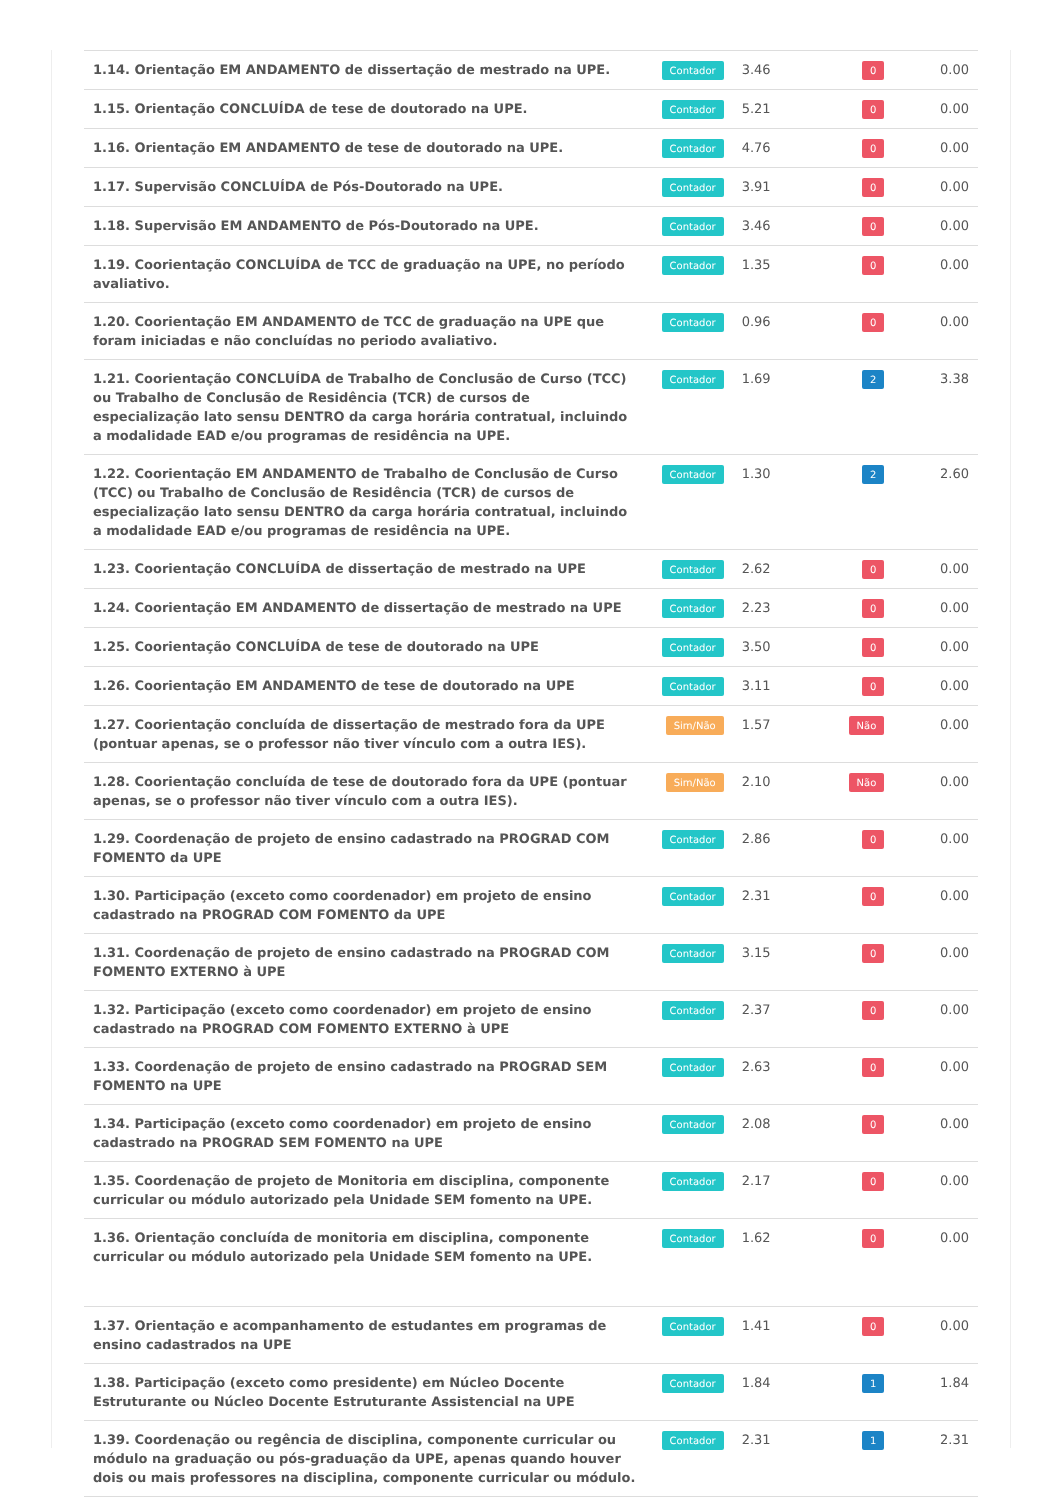| 1.14. Orientação EM ANDAMENTO de dissertação de mestrado na UPE. | Contador | 3.46 | 0 | 0.00 |
| 1.15. Orientação CONCLUÍDA de tese de doutorado na UPE. | Contador | 5.21 | 0 | 0.00 |
| 1.16. Orientação EM ANDAMENTO de tese de doutorado na UPE. | Contador | 4.76 | 0 | 0.00 |
| 1.17. Supervisão CONCLUÍDA de Pós-Doutorado na UPE. | Contador | 3.91 | 0 | 0.00 |
| 1.18. Supervisão EM ANDAMENTO de Pós-Doutorado na UPE. | Contador | 3.46 | 0 | 0.00 |
| 1.19. Coorientação CONCLUÍDA de TCC de graduação na UPE, no período avaliativo. | Contador | 1.35 | 0 | 0.00 |
| 1.20. Coorientação EM ANDAMENTO de TCC de graduação na UPE que foram iniciadas e não concluídas no periodo avaliativo. | Contador | 0.96 | 0 | 0.00 |
| 1.21. Coorientação CONCLUÍDA de Trabalho de Conclusão de Curso (TCC) ou Trabalho de Conclusão de Residência (TCR) de cursos de especialização lato sensu DENTRO da carga horária contratual, incluindo a modalidade EAD e/ou programas de residência na UPE. | Contador | 1.69 | 2 | 3.38 |
| 1.22. Coorientação EM ANDAMENTO de Trabalho de Conclusão de Curso (TCC) ou Trabalho de Conclusão de Residência (TCR) de cursos de especialização lato sensu DENTRO da carga horária contratual, incluindo a modalidade EAD e/ou programas de residência na UPE. | Contador | 1.30 | 2 | 2.60 |
| 1.23. Coorientação CONCLUÍDA de dissertação de mestrado na UPE | Contador | 2.62 | 0 | 0.00 |
| 1.24. Coorientação EM ANDAMENTO de dissertação de mestrado na UPE | Contador | 2.23 | 0 | 0.00 |
| 1.25. Coorientação CONCLUÍDA de tese de doutorado na UPE | Contador | 3.50 | 0 | 0.00 |
| 1.26. Coorientação EM ANDAMENTO de tese de doutorado na UPE | Contador | 3.11 | 0 | 0.00 |
| 1.27. Coorientação concluída de dissertação de mestrado fora da UPE (pontuar apenas, se o professor não tiver vínculo com a outra IES). | Sim/Não | 1.57 | Não | 0.00 |
| 1.28. Coorientação concluída de tese de doutorado fora da UPE (pontuar apenas, se o professor não tiver vínculo com a outra IES). | Sim/Não | 2.10 | Não | 0.00 |
| 1.29. Coordenação de projeto de ensino cadastrado na PROGRAD COM FOMENTO da UPE | Contador | 2.86 | 0 | 0.00 |
| 1.30. Participação (exceto como coordenador) em projeto de ensino cadastrado na PROGRAD COM FOMENTO da UPE | Contador | 2.31 | 0 | 0.00 |
| 1.31. Coordenação de projeto de ensino cadastrado na PROGRAD COM FOMENTO EXTERNO à UPE | Contador | 3.15 | 0 | 0.00 |
| 1.32. Participação (exceto como coordenador) em projeto de ensino cadastrado na PROGRAD COM FOMENTO EXTERNO à UPE | Contador | 2.37 | 0 | 0.00 |
| 1.33. Coordenação de projeto de ensino cadastrado na PROGRAD SEM FOMENTO na UPE | Contador | 2.63 | 0 | 0.00 |
| 1.34. Participação (exceto como coordenador) em projeto de ensino cadastrado na PROGRAD SEM FOMENTO na UPE | Contador | 2.08 | 0 | 0.00 |
| 1.35. Coordenação de projeto de Monitoria em disciplina, componente curricular ou módulo autorizado pela Unidade SEM fomento na UPE. | Contador | 2.17 | 0 | 0.00 |
| 1.36. Orientação concluída de monitoria em disciplina, componente curricular ou módulo autorizado pela Unidade SEM fomento na UPE. | Contador | 1.62 | 0 | 0.00 |
| 1.37. Orientação e acompanhamento de estudantes em programas de ensino cadastrados na UPE | Contador | 1.41 | 0 | 0.00 |
| 1.38. Participação (exceto como presidente) em Núcleo Docente Estruturante ou Núcleo Docente Estruturante Assistencial na UPE | Contador | 1.84 | 1 | 1.84 |
| 1.39. Coordenação ou regência de disciplina, componente curricular ou módulo na graduação ou pós-graduação da UPE, apenas quando houver dois ou mais professores na disciplina, componente curricular ou módulo. | Contador | 2.31 | 1 | 2.31 |